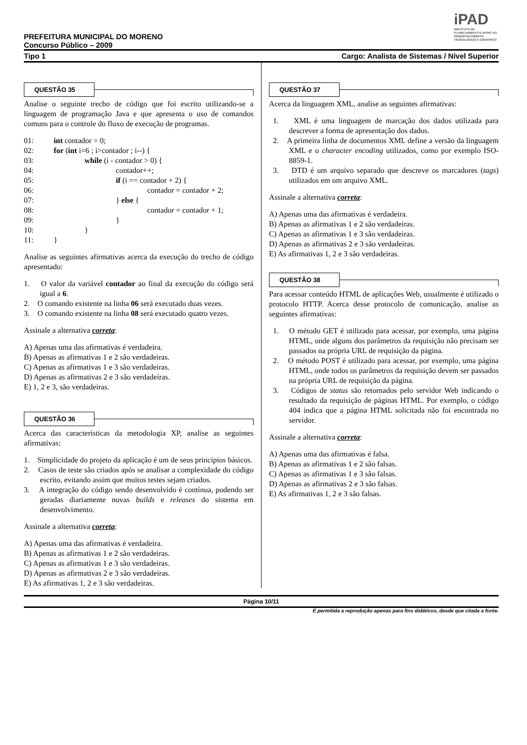iPAD
INSTITUTO DE PLANEJAMENTO E APOIO AO DESENVOLVIMENTO TECNOLÓGICO E CIENTÍFICO
PREFEITURA MUNICIPAL DO MORENO
Concurso Público – 2009
Tipo 1 Cargo: Analista de Sistemas / Nível Superior
QUESTÃO 35
Analise o seguinte trecho de código que foi escrito utilizando-se a linguagem de programação Java e que apresenta o uso de comandos comuns para o controle do fluxo de execução de programas.
01: int contador = 0;
02: for (int i=6 ; i>contador ; i--) {
03: while (i - contador > 0) {
04: contador++;
05: if (i == contador + 2) {
06: contador = contador + 2;
07: } else {
08: contador = contador + 1;
09: }
10: }
11: }
Analise as seguintes afirmativas acerca da execução do trecho de código apresentado:
1. O valor da variável contador ao final da execução do código será igual a 6.
2. O comando existente na linha 06 será executado duas vezes.
3. O comando existente na linha 08 será executado quatro vezes.
Assinale a alternativa correta:
A) Apenas uma das afirmativas é verdadeira.
B) Apenas as afirmativas 1 e 2 são verdadeiras.
C) Apenas as afirmativas 1 e 3 são verdadeiras.
D) Apenas as afirmativas 2 e 3 são verdadeiras.
E) 1, 2 e 3, são verdadeiras.
QUESTÃO 36
Acerca das características da metodologia XP, analise as seguintes afirmativas:
1. Simplicidade do projeto da aplicação é um de seus princípios básicos.
2. Casos de teste são criados após se analisar a complexidade do código escrito, evitando assim que muitos testes sejam criados.
3. A integração do código sendo desenvolvido é contínua, podendo ser geradas diariamente novas builds e releases do sistema em desenvolvimento.
Assinale a alternativa correta:
A) Apenas uma das afirmativas é verdadeira.
B) Apenas as afirmativas 1 e 2 são verdadeiras.
C) Apenas as afirmativas 1 e 3 são verdadeiras.
D) Apenas as afirmativas 2 e 3 são verdadeiras.
E) As afirmativas 1, 2 e 3 são verdadeiras.
QUESTÃO 37
Acerca da linguagem XML, analise as seguintes afirmativas:
1. XML é uma linguagem de marcação dos dados utilizada para descrever a forma de apresentação dos dados.
2. A primeira linha de documentos XML define a versão da linguagem XML e o character encoding utilizados, como por exemplo ISO-8859-1.
3. DTD é um arquivo separado que descreve os marcadores (tags) utilizados em um arquivo XML.
Assinale a alternativa correta:
A) Apenas uma das afirmativas é verdadeira.
B) Apenas as afirmativas 1 e 2 são verdadeiras.
C) Apenas as afirmativas 1 e 3 são verdadeiras.
D) Apenas as afirmativas 2 e 3 são verdadeiras.
E) As afirmativas 1, 2 e 3 são verdadeiras.
QUESTÃO 38
Para acessar conteúdo HTML de aplicações Web, usualmente é utilizado o protocolo HTTP. Acerca desse protocolo de comunicação, analise as seguintes afirmativas:
1. O método GET é utilizado para acessar, por exemplo, uma página HTML, onde alguns dos parâmetros da requisição não precisam ser passados na própria URL de requisição da página.
2. O método POST é utilizado para acessar, por exemplo, uma página HTML, onde todos os parâmetros da requisição devem ser passados na própria URL de requisição da página.
3. Códigos de status são retornados pelo servidor Web indicando o resultado da requisição de páginas HTML. Por exemplo, o código 404 indica que a página HTML solicitada não foi encontrada no servidor.
Assinale a alternativa correta:
A) Apenas uma das afirmativas é falsa.
B) Apenas as afirmativas 1 e 2 são falsas.
C) Apenas as afirmativas 1 e 3 são falsas.
D) Apenas as afirmativas 2 e 3 são falsas.
E) As afirmativas 1, 2 e 3 são falsas.
Página 10/11
É permitida a reprodução apenas para fins didáticos, desde que citada a fonte.